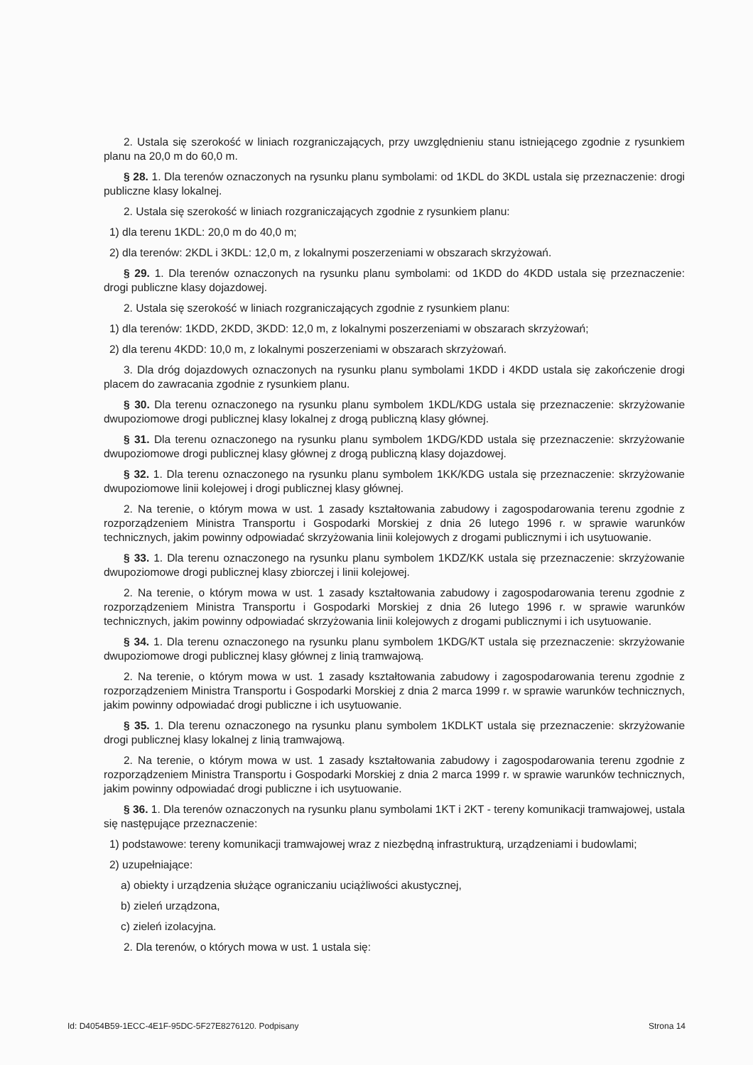2. Ustala się szerokość w liniach rozgraniczających, przy uwzględnieniu stanu istniejącego zgodnie z rysunkiem planu na 20,0 m do 60,0 m.
§ 28. 1. Dla terenów oznaczonych na rysunku planu symbolami: od 1KDL do 3KDL ustala się przeznaczenie: drogi publiczne klasy lokalnej.
2. Ustala się szerokość w liniach rozgraniczających zgodnie z rysunkiem planu:
1) dla terenu 1KDL: 20,0 m do 40,0 m;
2) dla terenów: 2KDL i 3KDL: 12,0 m, z lokalnymi poszerzeniami w obszarach skrzyżowań.
§ 29. 1. Dla terenów oznaczonych na rysunku planu symbolami: od 1KDD do 4KDD ustala się przeznaczenie: drogi publiczne klasy dojazdowej.
2. Ustala się szerokość w liniach rozgraniczających zgodnie z rysunkiem planu:
1) dla terenów: 1KDD, 2KDD, 3KDD: 12,0 m, z lokalnymi poszerzeniami w obszarach skrzyżowań;
2) dla terenu 4KDD: 10,0 m, z lokalnymi poszerzeniami w obszarach skrzyżowań.
3. Dla dróg dojazdowych oznaczonych na rysunku planu symbolami 1KDD i 4KDD ustala się zakończenie drogi placem do zawracania zgodnie z rysunkiem planu.
§ 30. Dla terenu oznaczonego na rysunku planu symbolem 1KDL/KDG ustala się przeznaczenie: skrzyżowanie dwupoziomowe drogi publicznej klasy lokalnej z drogą publiczną klasy głównej.
§ 31. Dla terenu oznaczonego na rysunku planu symbolem 1KDG/KDD ustala się przeznaczenie: skrzyżowanie dwupoziomowe drogi publicznej klasy głównej z drogą publiczną klasy dojazdowej.
§ 32. 1. Dla terenu oznaczonego na rysunku planu symbolem 1KK/KDG ustala się przeznaczenie: skrzyżowanie dwupoziomowe linii kolejowej i drogi publicznej klasy głównej.
2. Na terenie, o którym mowa w ust. 1 zasady kształtowania zabudowy i zagospodarowania terenu zgodnie z rozporządzeniem Ministra Transportu i Gospodarki Morskiej z dnia 26 lutego 1996 r. w sprawie warunków technicznych, jakim powinny odpowiadać skrzyżowania linii kolejowych z drogami publicznymi i ich usytuowanie.
§ 33. 1. Dla terenu oznaczonego na rysunku planu symbolem 1KDZ/KK ustala się przeznaczenie: skrzyżowanie dwupoziomowe drogi publicznej klasy zbiorczej i linii kolejowej.
2. Na terenie, o którym mowa w ust. 1 zasady kształtowania zabudowy i zagospodarowania terenu zgodnie z rozporządzeniem Ministra Transportu i Gospodarki Morskiej z dnia 26 lutego 1996 r. w sprawie warunków technicznych, jakim powinny odpowiadać skrzyżowania linii kolejowych z drogami publicznymi i ich usytuowanie.
§ 34. 1. Dla terenu oznaczonego na rysunku planu symbolem 1KDG/KT ustala się przeznaczenie: skrzyżowanie dwupoziomowe drogi publicznej klasy głównej z linią tramwajową.
2. Na terenie, o którym mowa w ust. 1 zasady kształtowania zabudowy i zagospodarowania terenu zgodnie z rozporządzeniem Ministra Transportu i Gospodarki Morskiej z dnia 2 marca 1999 r. w sprawie warunków technicznych, jakim powinny odpowiadać drogi publiczne i ich usytuowanie.
§ 35. 1. Dla terenu oznaczonego na rysunku planu symbolem 1KDLKT ustala się przeznaczenie: skrzyżowanie drogi publicznej klasy lokalnej z linią tramwajową.
2. Na terenie, o którym mowa w ust. 1 zasady kształtowania zabudowy i zagospodarowania terenu zgodnie z rozporządzeniem Ministra Transportu i Gospodarki Morskiej z dnia 2 marca 1999 r. w sprawie warunków technicznych, jakim powinny odpowiadać drogi publiczne i ich usytuowanie.
§ 36. 1. Dla terenów oznaczonych na rysunku planu symbolami 1KT i 2KT - tereny komunikacji tramwajowej, ustala się następujące przeznaczenie:
1) podstawowe: tereny komunikacji tramwajowej wraz z niezbędną infrastrukturą, urządzeniami i budowlami;
2) uzupełniające:
a) obiekty i urządzenia służące ograniczaniu uciążliwości akustycznej,
b) zieleń urządzona,
c) zieleń izolacyjna.
2. Dla terenów, o których mowa w ust. 1 ustala się:
Id: D4054B59-1ECC-4E1F-95DC-5F27E8276120. Podpisany Strona 14